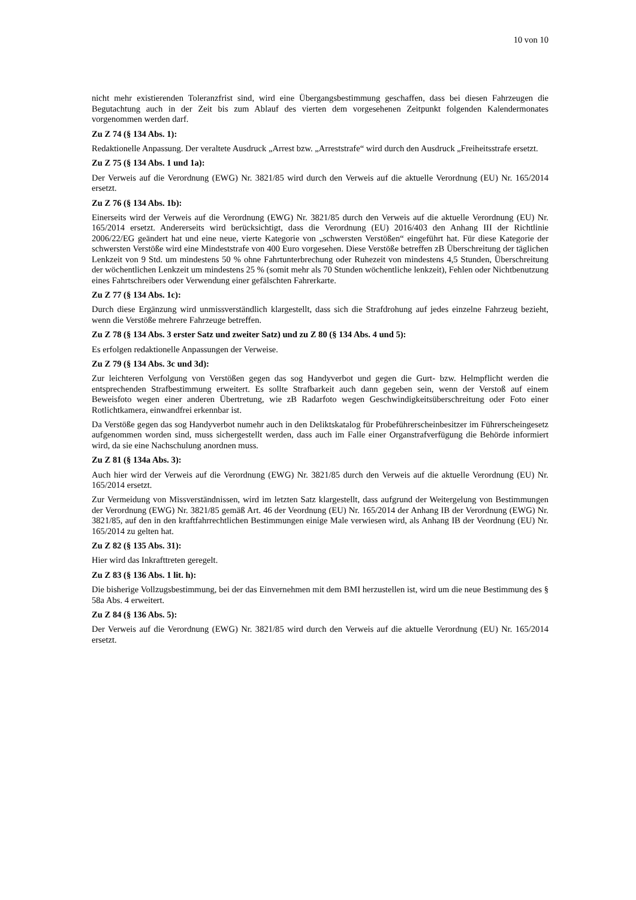10 von 10
nicht mehr existierenden Toleranzfrist sind, wird eine Übergangsbestimmung geschaffen, dass bei diesen Fahrzeugen die Begutachtung auch in der Zeit bis zum Ablauf des vierten dem vorgesehenen Zeitpunkt folgenden Kalendermonates vorgenommen werden darf.
Zu Z 74 (§ 134 Abs. 1):
Redaktionelle Anpassung. Der veraltete Ausdruck „Arrest bzw. „Arreststrafe“ wird durch den Ausdruck „Freiheitsstrafe ersetzt.
Zu Z 75 (§ 134 Abs. 1 und 1a):
Der Verweis auf die Verordnung (EWG) Nr. 3821/85 wird durch den Verweis auf die aktuelle Verordnung (EU) Nr. 165/2014 ersetzt.
Zu Z 76 (§ 134 Abs. 1b):
Einerseits wird der Verweis auf die Verordnung (EWG) Nr. 3821/85 durch den Verweis auf die aktuelle Verordnung (EU) Nr. 165/2014 ersetzt. Andererseits wird berücksichtigt, dass die Verordnung (EU) 2016/403 den Anhang III der Richtlinie 2006/22/EG geändert hat und eine neue, vierte Kategorie von „schwersten Verstößen“ eingeführt hat. Für diese Kategorie der schwersten Verstöße wird eine Mindeststrafe von 400 Euro vorgesehen. Diese Verstöße betreffen zB Überschreitung der täglichen Lenkzeit von 9 Std. um mindestens 50 % ohne Fahrtunterbrechung oder Ruhezeit von mindestens 4,5 Stunden, Überschreitung der wöchentlichen Lenkzeit um mindestens 25 % (somit mehr als 70 Stunden wöchentliche lenkzeit), Fehlen oder Nichtbenutzung eines Fahrtschreibers oder Verwendung einer gefälschten Fahrerkarte.
Zu Z 77 (§ 134 Abs. 1c):
Durch diese Ergänzung wird unmissverständlich klargestellt, dass sich die Strafdrohung auf jedes einzelne Fahrzeug bezieht, wenn die Verstöße mehrere Fahrzeuge betreffen.
Zu Z 78 (§ 134 Abs. 3 erster Satz und zweiter Satz) und zu Z 80 (§ 134 Abs. 4 und 5):
Es erfolgen redaktionelle Anpassungen der Verweise.
Zu Z 79 (§ 134 Abs. 3c und 3d):
Zur leichteren Verfolgung von Verstößen gegen das sog Handyverbot und gegen die Gurt- bzw. Helmpflicht werden die entsprechenden Strafbestimmung erweitert. Es sollte Strafbarkeit auch dann gegeben sein, wenn der Verstoß auf einem Beweisfoto wegen einer anderen Übertretung, wie zB Radarfoto wegen Geschwindigkeitsüberschreitung oder Foto einer Rotlichtkamera, einwandfrei erkennbar ist.
Da Verstöße gegen das sog Handyverbot numehr auch in den Deliktskatalog für Probeführerscheinbesitzer im Führerscheingesetz aufgenommen worden sind, muss sichergestellt werden, dass auch im Falle einer Organstrafverfügung die Behörde informiert wird, da sie eine Nachschulung anordnen muss.
Zu Z 81 (§ 134a Abs. 3):
Auch hier wird der Verweis auf die Verordnung (EWG) Nr. 3821/85 durch den Verweis auf die aktuelle Verordnung (EU) Nr. 165/2014 ersetzt.
Zur Vermeidung von Missverständnissen, wird im letzten Satz klargestellt, dass aufgrund der Weitergelung von Bestimmungen der Verordnung (EWG) Nr. 3821/85 gemäß Art. 46 der Veordnung (EU) Nr. 165/2014 der Anhang IB der Verordnung (EWG) Nr. 3821/85, auf den in den kraftfahrrechtlichen Bestimmungen einige Male verwiesen wird, als Anhang IB der Veordnung (EU) Nr. 165/2014 zu gelten hat.
Zu Z 82 (§ 135 Abs. 31):
Hier wird das Inkrafttreten geregelt.
Zu Z 83 (§ 136 Abs. 1 lit. h):
Die bisherige Vollzugsbestimmung, bei der das Einvernehmen mit dem BMI herzustellen ist, wird um die neue Bestimmung des § 58a Abs. 4 erweitert.
Zu Z 84 (§ 136 Abs. 5):
Der Verweis auf die Verordnung (EWG) Nr. 3821/85 wird durch den Verweis auf die aktuelle Verordnung (EU) Nr. 165/2014 ersetzt.